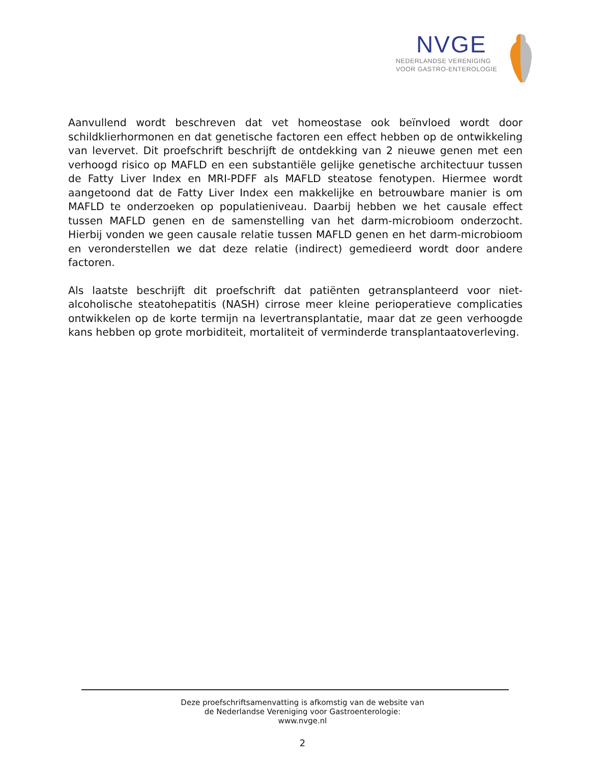NVGE
NEDERLANDSE VERENIGING
VOOR GASTRO-ENTEROLOGIE
Aanvullend wordt beschreven dat vet homeostase ook beïnvloed wordt door schildklierhormonen en dat genetische factoren een effect hebben op de ontwikkeling van levervet. Dit proefschrift beschrijft de ontdekking van 2 nieuwe genen met een verhoogd risico op MAFLD en een substantiële gelijke genetische architectuur tussen de Fatty Liver Index en MRI-PDFF als MAFLD steatose fenotypen. Hiermee wordt aangetoond dat de Fatty Liver Index een makkelijke en betrouwbare manier is om MAFLD te onderzoeken op populatieniveau. Daarbij hebben we het causale effect tussen MAFLD genen en de samenstelling van het darm-microbioom onderzocht. Hierbij vonden we geen causale relatie tussen MAFLD genen en het darm-microbioom en veronderstellen we dat deze relatie (indirect) gemedieerd wordt door andere factoren.
Als laatste beschrijft dit proefschrift dat patiënten getransplanteerd voor niet-alcoholische steatohepatitis (NASH) cirrose meer kleine perioperatieve complicaties ontwikkelen op de korte termijn na levertransplantatie, maar dat ze geen verhoogde kans hebben op grote morbiditeit, mortaliteit of verminderde transplantaatoverleving.
Deze proefschriftsamenvatting is afkomstig van de website van
de Nederlandse Vereniging voor Gastroenterologie:
www.nvge.nl
2